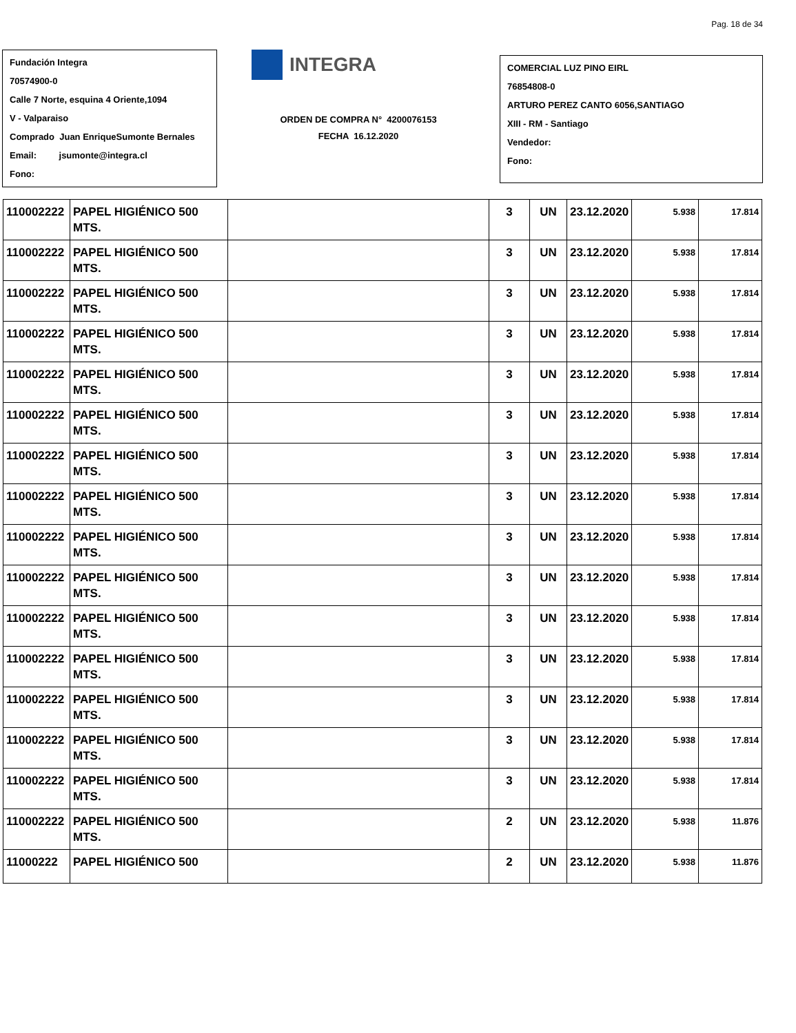Pag. 18 de 34
Fundación Integra
70574900-0
Calle 7 Norte, esquina 4 Oriente,1094
V - Valparaiso
Comprado Juan EnriqueSumonte Bernales
Email: jsumonte@integra.cl
Fono:
INTEGRA
ORDEN DE COMPRA N° 4200076153
FECHA 16.12.2020
COMERCIAL LUZ PINO EIRL
76854808-0
ARTURO PEREZ CANTO 6056,SANTIAGO
XIII - RM - Santiago
Vendedor:
Fono:
| 110002222 | PAPEL HIGIÉNICO 500 MTS. | | 3 | UN | 23.12.2020 | 5.938 | 17.814 |
| 110002222 | PAPEL HIGIÉNICO 500 MTS. | | 3 | UN | 23.12.2020 | 5.938 | 17.814 |
| 110002222 | PAPEL HIGIÉNICO 500 MTS. | | 3 | UN | 23.12.2020 | 5.938 | 17.814 |
| 110002222 | PAPEL HIGIÉNICO 500 MTS. | | 3 | UN | 23.12.2020 | 5.938 | 17.814 |
| 110002222 | PAPEL HIGIÉNICO 500 MTS. | | 3 | UN | 23.12.2020 | 5.938 | 17.814 |
| 110002222 | PAPEL HIGIÉNICO 500 MTS. | | 3 | UN | 23.12.2020 | 5.938 | 17.814 |
| 110002222 | PAPEL HIGIÉNICO 500 MTS. | | 3 | UN | 23.12.2020 | 5.938 | 17.814 |
| 110002222 | PAPEL HIGIÉNICO 500 MTS. | | 3 | UN | 23.12.2020 | 5.938 | 17.814 |
| 110002222 | PAPEL HIGIÉNICO 500 MTS. | | 3 | UN | 23.12.2020 | 5.938 | 17.814 |
| 110002222 | PAPEL HIGIÉNICO 500 MTS. | | 3 | UN | 23.12.2020 | 5.938 | 17.814 |
| 110002222 | PAPEL HIGIÉNICO 500 MTS. | | 3 | UN | 23.12.2020 | 5.938 | 17.814 |
| 110002222 | PAPEL HIGIÉNICO 500 MTS. | | 3 | UN | 23.12.2020 | 5.938 | 17.814 |
| 110002222 | PAPEL HIGIÉNICO 500 MTS. | | 3 | UN | 23.12.2020 | 5.938 | 17.814 |
| 110002222 | PAPEL HIGIÉNICO 500 MTS. | | 3 | UN | 23.12.2020 | 5.938 | 17.814 |
| 110002222 | PAPEL HIGIÉNICO 500 MTS. | | 3 | UN | 23.12.2020 | 5.938 | 17.814 |
| 110002222 | PAPEL HIGIÉNICO 500 MTS. | | 2 | UN | 23.12.2020 | 5.938 | 11.876 |
| 11000222 | PAPEL HIGIÉNICO 500 | | 2 | UN | 23.12.2020 | 5.938 | 11.876 |